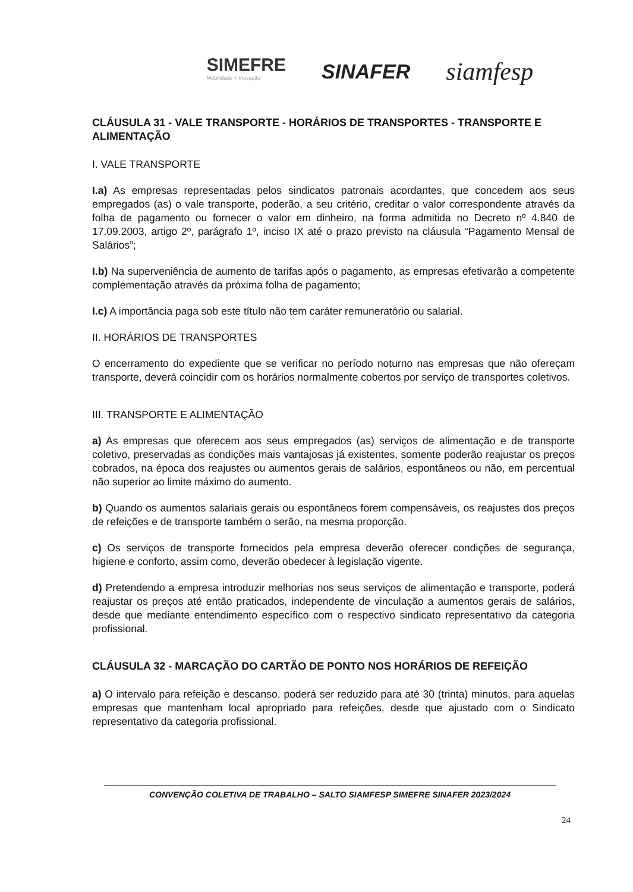SIMEFRE
Mobilidade + Inovação
SINAFER
siamfesp
CLÁUSULA 31 - VALE TRANSPORTE - HORÁRIOS DE TRANSPORTES - TRANSPORTE E ALIMENTAÇÃO
I. VALE TRANSPORTE
I.a) As empresas representadas pelos sindicatos patronais acordantes, que concedem aos seus empregados (as) o vale transporte, poderão, a seu critério, creditar o valor correspondente através da folha de pagamento ou fornecer o valor em dinheiro, na forma admitida no Decreto nº 4.840 de 17.09.2003, artigo 2º, parágrafo 1º, inciso IX até o prazo previsto na cláusula “Pagamento Mensal de Salários”;
I.b) Na superveniência de aumento de tarifas após o pagamento, as empresas efetivarão a competente complementação através da próxima folha de pagamento;
I.c) A importância paga sob este título não tem caráter remuneratório ou salarial.
II. HORÁRIOS DE TRANSPORTES
O encerramento do expediente que se verificar no período noturno nas empresas que não ofereçam transporte, deverá coincidir com os horários normalmente cobertos por serviço de transportes coletivos.
III. TRANSPORTE E ALIMENTAÇÃO
a) As empresas que oferecem aos seus empregados (as) serviços de alimentação e de transporte coletivo, preservadas as condições mais vantajosas já existentes, somente poderão reajustar os preços cobrados, na época dos reajustes ou aumentos gerais de salários, espontâneos ou não, em percentual não superior ao limite máximo do aumento.
b) Quando os aumentos salariais gerais ou espontâneos forem compensáveis, os reajustes dos preços de refeições e de transporte também o serão, na mesma proporção.
c) Os serviços de transporte fornecidos pela empresa deverão oferecer condições de segurança, higiene e conforto, assim como, deverão obedecer à legislação vigente.
d) Pretendendo a empresa introduzir melhorias nos seus serviços de alimentação e transporte, poderá reajustar os preços até então praticados, independente de vinculação a aumentos gerais de salários, desde que mediante entendimento específico com o respectivo sindicato representativo da categoria profissional.
CLÁUSULA 32 - MARCAÇÃO DO CARTÃO DE PONTO NOS HORÁRIOS DE REFEIÇÃO
a) O intervalo para refeição e descanso, poderá ser reduzido para até 30 (trinta) minutos, para aquelas empresas que mantenham local apropriado para refeições, desde que ajustado com o Sindicato representativo da categoria profissional.
CONVENÇÃO COLETIVA DE TRABALHO – SALTO SIAMFESP SIMEFRE SINAFER 2023/2024
24